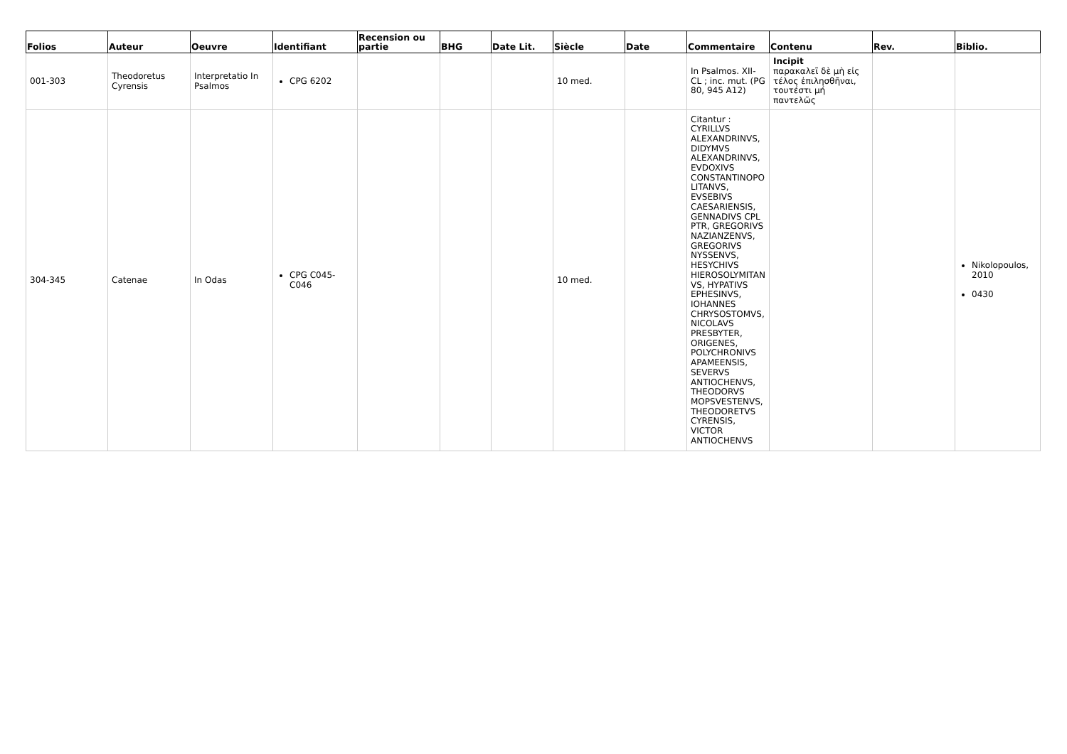| Folios | Auteur | Oeuvre | Identifiant | Recension ou partie | BHG | Date Lit. | Siècle | Date | Commentaire | Contenu | Rev. | Biblio. |
| --- | --- | --- | --- | --- | --- | --- | --- | --- | --- | --- | --- | --- |
| 001-303 | Theodoretus Cyrensis | Interpretatio In Psalmos | CPG 6202 | | | | 10 med. | | In Psalmos. XII-CL ; inc. mut. (PG 80, 945 A12) | Incipit παρακαλεῖ δὲ μὴ εἰς τέλος ἐπιλησθῆναι, τουτέστι μή παντελῶς | | |
| 304-345 | Catenae | In Odas | CPG C045-C046 | | | | 10 med. | | Citantur : CYRILLVS ALEXANDRINVS, DIDYMVS ALEXANDRINVS, EVDOXIVS CONSTANTINOPOLITANVS, EVSEBIVS CAESARIENSIS, GENNADIVS CPL PTR, GREGORIVS NAZIANZENVS, GREGORIVS NYSSENVS, HESYCHIVS HIEROSOLYMITANVS, HYPATIVS EPHESINVS, IOHANNES CHRYSOSTOMVS, NICOLAVS PRESBYTER, ORIGENES, POLYCHRONIVS APAMEENSIS, SEVERVS ANTIOCHENVS, THEODORVS MOPSVESTENVS, THEODORETVS CYRENSIS, VICTOR ANTIOCHENVS | | | Nikolopoulos, 2010 0430 |